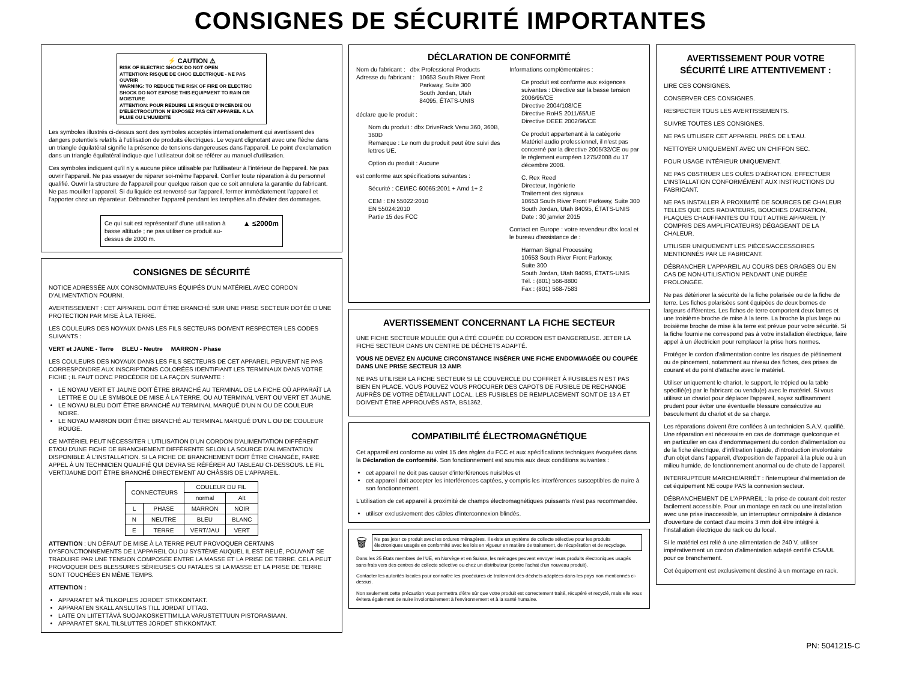CONSIGNES DE SÉCURITÉ IMPORTANTES
⚡ CAUTION ⚠
RISK OF ELECTRIC SHOCK DO NOT OPEN
ATTENTION: RISQUE DE CHOC ELECTRIQUE - NE PAS OUVRIR
WARNING: TO REDUCE THE RISK OF FIRE OR ELECTRIC SHOCK DO NOT EXPOSE THIS EQUIPMENT TO RAIN OR MOISTURE
ATTENTION: POUR RÉDUIRE LE RISQUE D'INCENDIE OU D'ÉLECTROCUTION N'EXPOSEZ PAS CET APPAREIL À LA PLUIE OU L'HUMIDITÉ
Les symboles illustrés ci-dessus sont des symboles acceptés internationalement qui avertissent des dangers potentiels relatifs à l'utilisation de produits électriques. Le voyant clignotant avec une flèche dans un triangle équilatéral signifie la présence de tensions dangereuses dans l'appareil. Le point d'exclamation dans un triangle équilatéral indique que l'utilisateur doit se référer au manuel d'utilisation.
Ces symboles indiquent qu'il n'y a aucune pièce utilisable par l'utilisateur à l'intérieur de l'appareil. Ne pas ouvrir l'appareil. Ne pas essayer de réparer soi-même l'appareil. Confier toute réparation à du personnel qualifié. Ouvrir la structure de l'appareil pour quelque raison que ce soit annulera la garantie du fabricant. Ne pas mouiller l'appareil. Si du liquide est renversé sur l'appareil, fermer immédiatement l'appareil et l'apporter chez un réparateur. Débrancher l'appareil pendant les tempêtes afin d'éviter des dommages.
Ce qui suit est représentatif d'une utilisation à basse altitude ; ne pas utiliser ce produit au-dessus de 2000 m. ▲ ≤2000m
CONSIGNES DE SÉCURITÉ
NOTICE ADRESSÉE AUX CONSOMMATEURS ÉQUIPÉS D'UN MATÉRIEL AVEC CORDON D'ALIMENTATION FOURNI.
AVERTISSEMENT : CET APPAREIL DOIT ÊTRE BRANCHÉ SUR UNE PRISE SECTEUR DOTÉE D'UNE PROTECTION PAR MISE À LA TERRE.
LES COULEURS DES NOYAUX DANS LES FILS SECTEURS DOIVENT RESPECTER LES CODES SUIVANTS :
VERT et JAUNE - Terre BLEU - Neutre MARRON - Phase
LES COULEURS DES NOYAUX DANS LES FILS SECTEURS DE CET APPAREIL PEUVENT NE PAS CORRESPONDRE AUX INSCRIPTIONS COLORÉES IDENTIFIANT LES TERMINAUX DANS VOTRE FICHE ; IL FAUT DONC PROCÉDER DE LA FAÇON SUIVANTE :
LE NOYAU VERT ET JAUNE DOIT ÊTRE BRANCHÉ AU TERMINAL DE LA FICHE OÙ APPARAÎT LA LETTRE E OU LE SYMBOLE DE MISE À LA TERRE, OU AU TERMINAL VERT OU VERT ET JAUNE.
LE NOYAU BLEU DOIT ÊTRE BRANCHÉ AU TERMINAL MARQUÉ D'UN N OU DE COULEUR NOIRE.
LE NOYAU MARRON DOIT ÊTRE BRANCHÉ AU TERMINAL MARQUÉ D'UN L OU DE COULEUR ROUGE.
CE MATÉRIEL PEUT NÉCESSITER L'UTILISATION D'UN CORDON D'ALIMENTATION DIFFÉRENT ET/OU D'UNE FICHE DE BRANCHEMENT DIFFÉRENTE SELON LA SOURCE D'ALIMENTATION DISPONIBLE À L'INSTALLATION. SI LA FICHE DE BRANCHEMENT DOIT ÊTRE CHANGÉE, FAIRE APPEL À UN TECHNICIEN QUALIFIÉ QUI DEVRA SE RÉFÉRER AU TABLEAU CI-DESSOUS. LE FIL VERT/JAUNE DOIT ÊTRE BRANCHÉ DIRECTEMENT AU CHÂSSIS DE L'APPAREIL.
| CONNECTEURS | | COULEUR DU FIL | |
| --- | --- | --- | --- |
| | | normal | Alt |
| L | PHASE | MARRON | NOIR |
| N | NEUTRE | BLEU | BLANC |
| E | TERRE | VERT/JAU | VERT |
ATTENTION : UN DÉFAUT DE MISE À LA TERRE PEUT PROVOQUER CERTAINS DYSFONCTIONNEMENTS DE L'APPAREIL OU DU SYSTÈME AUQUEL IL EST RELIÉ, POUVANT SE TRADUIRE PAR UNE TENSION COMPOSÉE ENTRE LA MASSE ET LA PRISE DE TERRE. CELA PEUT PROVOQUER DES BLESSURES SÉRIEUSES OU FATALES SI LA MASSE ET LA PRISE DE TERRE SONT TOUCHÉES EN MÊME TEMPS.
ATTENTION :
APPARATET MÅ TILKOPLES JORDET STIKKONTAKT.
APPARATEN SKALL ANSLUTAS TILL JORDAT UTTAG.
LAITE ON LIITETTÄVÄ SUOJAKOSKETTIMILLA VARUSTETTUUN PISTORASIAAN.
APPARATET SKAL TILSLUTTES JORDET STIKKONTAKT.
DÉCLARATION DE CONFORMITÉ
Nom du fabricant : dbx Professional Products
Adresse du fabricant : 10653 South River Front
Parkway, Suite 300
South Jordan, Utah
84095, ÉTATS-UNIS
déclare que le produit :
Nom du produit : dbx DriveRack Venu 360, 360B, 360D
Remarque : Le nom du produit peut être suivi des lettres UE.
Option du produit : Aucune
est conforme aux spécifications suivantes :
Sécurité : CEI/IEC 60065:2001 + Amd 1+ 2
CEM : EN 55022:2010
EN 55024:2010
Partie 15 des FCC
Informations complémentaires :
Ce produit est conforme aux exigences suivantes : Directive sur la basse tension 2006/95/CE
Directive 2004/108/CE
Directive RoHS 2011/65/UE
Directive DEEE 2002/96/CE
Ce produit appartenant à la catégorie Matériel audio professionnel, il n'est pas concerné par la directive 2005/32/CE ou par le règlement européen 1275/2008 du 17 décembre 2008.
C. Rex Reed
Directeur, Ingénierie
Traitement des signaux
10653 South River Front Parkway, Suite 300
South Jordan, Utah 84095, ÉTATS-UNIS
Date : 30 janvier 2015
Contact en Europe : votre revendeur dbx local et le bureau d'assistance de :
Harman Signal Processing
10653 South River Front Parkway,
Suite 300
South Jordan, Utah 84095, ÉTATS-UNIS
Tél. : (801) 566-8800
Fax : (801) 568-7583
AVERTISSEMENT CONCERNANT LA FICHE SECTEUR
UNE FICHE SECTEUR MOULÉE QUI A ÉTÉ COUPÉE DU CORDON EST DANGEREUSE. JETER LA FICHE SECTEUR DANS UN CENTRE DE DÉCHETS ADAPTÉ.
VOUS NE DEVEZ EN AUCUNE CIRCONSTANCE INSÉRER UNE FICHE ENDOMMAGÉE OU COUPÉE DANS UNE PRISE SECTEUR 13 AMP.
NE PAS UTILISER LA FICHE SECTEUR SI LE COUVERCLE DU COFFRET À FUSIBLES N'EST PAS BIEN EN PLACE. VOUS POUVEZ VOUS PROCURER DES CAPOTS DE FUSIBLE DE RECHANGE AUPRÈS DE VOTRE DÉTAILLANT LOCAL. LES FUSIBLES DE REMPLACEMENT SONT DE 13 A ET DOIVENT ÊTRE APPROUVÉS ASTA, BS1362.
COMPATIBILITÉ ÉLECTROMAGNÉTIQUE
Cet appareil est conforme au volet 15 des règles du FCC et aux spécifications techniques évoquées dans la Déclaration de conformité. Son fonctionnement est soumis aux deux conditions suivantes :
cet appareil ne doit pas causer d'interférences nuisibles et
cet appareil doit accepter les interférences captées, y compris les interférences susceptibles de nuire à son fonctionnement.
L'utilisation de cet appareil à proximité de champs électromagnétiques puissants n'est pas recommandée.
utiliser exclusivement des câbles d'interconnexion blindés.
🗑 Ne pas jeter ce produit avec les ordures ménagères. Il existe un système de collecte sélective pour les produits électroniques usagés en conformité avec les lois en vigueur en matière de traitement, de récupération et de recyclage.
Dans les 25 États membres de l'UE, en Norvège et en Suisse, les ménages peuvent envoyer leurs produits électroniques usagés sans frais vers des centres de collecte sélective ou chez un distributeur (contre l'achat d'un nouveau produit).
Contacter les autorités locales pour connaître les procédures de traitement des déchets adaptées dans les pays non mentionnés ci-dessus.
Non seulement cette précaution vous permettra d'être sûr que votre produit est correctement traité, récupéré et recyclé, mais elle vous évitera également de nuire involontairement à l'environnement et à la santé humaine.
AVERTISSEMENT POUR VOTRE SÉCURITÉ LIRE ATTENTIVEMENT :
LIRE CES CONSIGNES.
CONSERVER CES CONSIGNES.
RESPECTER TOUS LES AVERTISSEMENTS.
SUIVRE TOUTES LES CONSIGNES.
NE PAS UTILISER CET APPAREIL PRÈS DE L'EAU.
NETTOYER UNIQUEMENT AVEC UN CHIFFON SEC.
POUR USAGE INTÉRIEUR UNIQUEMENT.
NE PAS OBSTRUER LES OUÏES D'AÉRATION. EFFECTUER L'INSTALLATION CONFORMÉMENT AUX INSTRUCTIONS DU FABRICANT.
NE PAS INSTALLER À PROXIMITÉ DE SOURCES DE CHALEUR TELLES QUE DES RADIATEURS, BOUCHES D'AÉRATION, PLAQUES CHAUFFANTES OU TOUT AUTRE APPAREIL (Y COMPRIS DES AMPLIFICATEURS) DÉGAGEANT DE LA CHALEUR.
UTILISER UNIQUEMENT LES PIÈCES/ACCESSOIRES MENTIONNÉS PAR LE FABRICANT.
DÉBRANCHER L'APPAREIL AU COURS DES ORAGES OU EN CAS DE NON-UTILISATION PENDANT UNE DURÉE PROLONGÉE.
Ne pas détériorer la sécurité de la fiche polarisée ou de la fiche de terre. Les fiches polarisées sont équipées de deux bornes de largeurs différentes. Les fiches de terre comportent deux lames et une troisième broche de mise à la terre. La broche la plus large ou troisième broche de mise à la terre est prévue pour votre sécurité. Si la fiche fournie ne correspond pas à votre installation électrique, faire appel à un électricien pour remplacer la prise hors normes.
Protéger le cordon d'alimentation contre les risques de piétinement ou de pincement, notamment au niveau des fiches, des prises de courant et du point d'attache avec le matériel.
Utiliser uniquement le chariot, le support, le trépied ou la table spécifié(e) par le fabricant ou vendu(e) avec le matériel. Si vous utilisez un chariot pour déplacer l'appareil, soyez suffisamment prudent pour éviter une éventuelle blessure consécutive au basculement du chariot et de sa charge.
Les réparations doivent être confiées à un technicien S.A.V. qualifié. Une réparation est nécessaire en cas de dommage quelconque et en particulier en cas d'endommagement du cordon d'alimentation ou de la fiche électrique, d'infiltration liquide, d'introduction involontaire d'un objet dans l'appareil, d'exposition de l'appareil à la pluie ou à un milieu humide, de fonctionnement anormal ou de chute de l'appareil.
INTERRUPTEUR MARCHE/ARRÊT : l'interrupteur d'alimentation de cet équipement NE coupe PAS la connexion secteur.
DÉBRANCHEMENT DE L'APPAREIL : la prise de courant doit rester facilement accessible. Pour un montage en rack ou une installation avec une prise inaccessible, un interrupteur omnipolaire à distance d'ouverture de contact d'au moins 3 mm doit être intégré à l'installation électrique du rack ou du local.
Si le matériel est relié à une alimentation de 240 V, utiliser impérativement un cordon d'alimentation adapté certifié CSA/UL pour ce branchement.
Cet équipement est exclusivement destiné à un montage en rack.
PN: 5041215-C